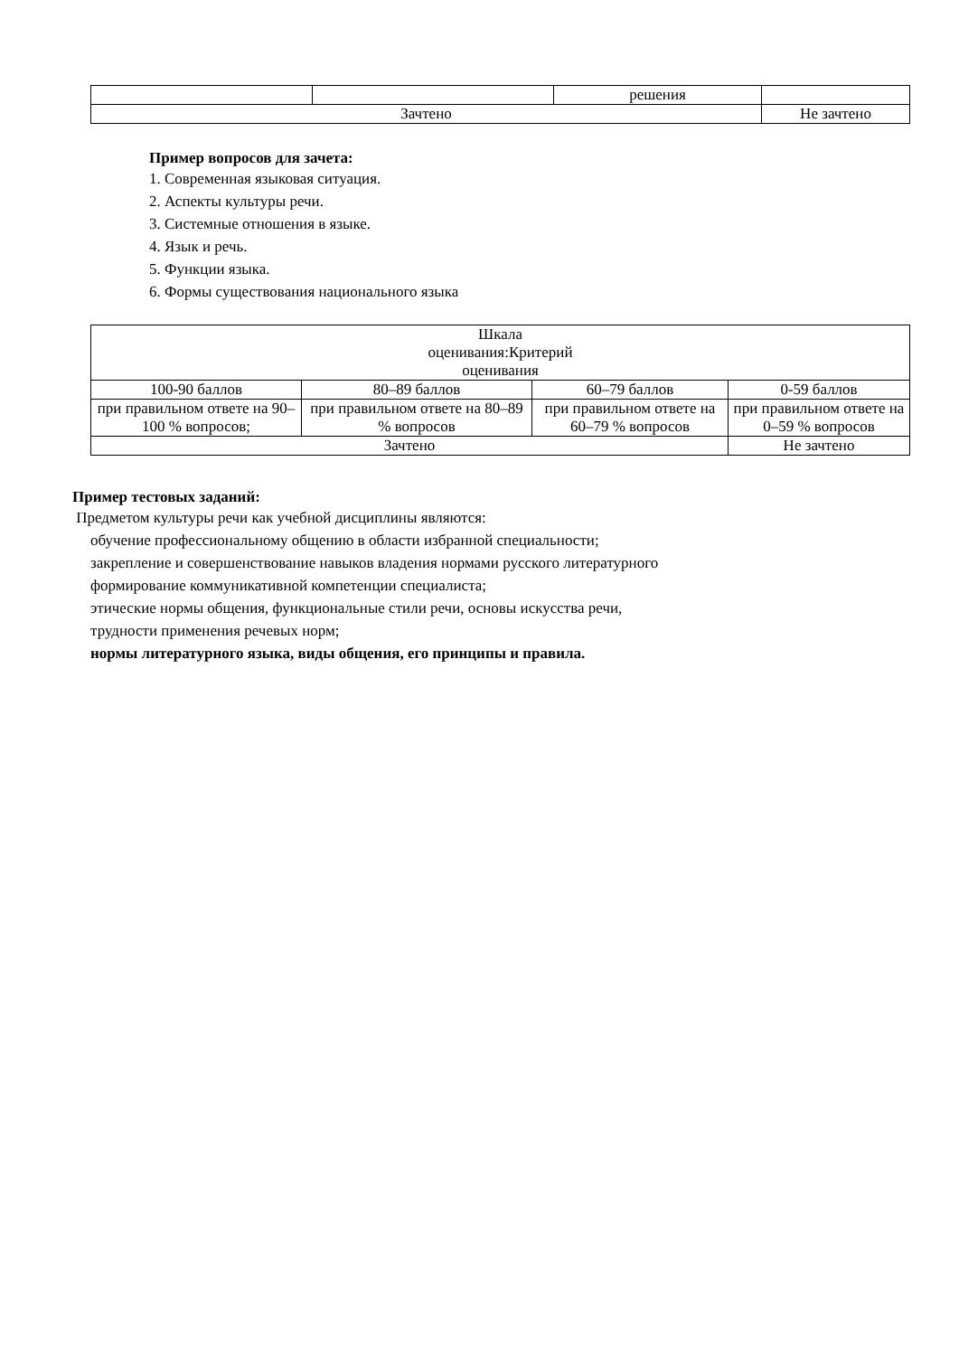| | | решения | |
| Зачтено | | | Не зачтено |
Пример вопросов для зачета:
1. Современная языковая ситуация.
2. Аспекты культуры речи.
3. Системные отношения в языке.
4. Язык и речь.
5. Функции языка.
6. Формы существования национального языка
| Шкала оценивания:Критерий оценивания | | | |
| 100-90 баллов | 80–89 баллов | 60–79 баллов | 0-59 баллов |
| при правильном ответе на 90–100 % вопросов; | при правильном ответе на 80–89 % вопросов | при правильном ответе на 60–79 % вопросов | при правильном ответе на 0–59 % вопросов |
| Зачтено | | | Не зачтено |
Пример тестовых заданий:
Предметом культуры речи как учебной дисциплины являются:
обучение профессиональному общению в области избранной специальности;
закрепление и совершенствование навыков владения нормами русского литературного
формирование коммуникативной компетенции специалиста;
этические нормы общения, функциональные стили речи, основы искусства речи,
трудности применения речевых норм;
нормы литературного языка, виды общения, его принципы и правила.